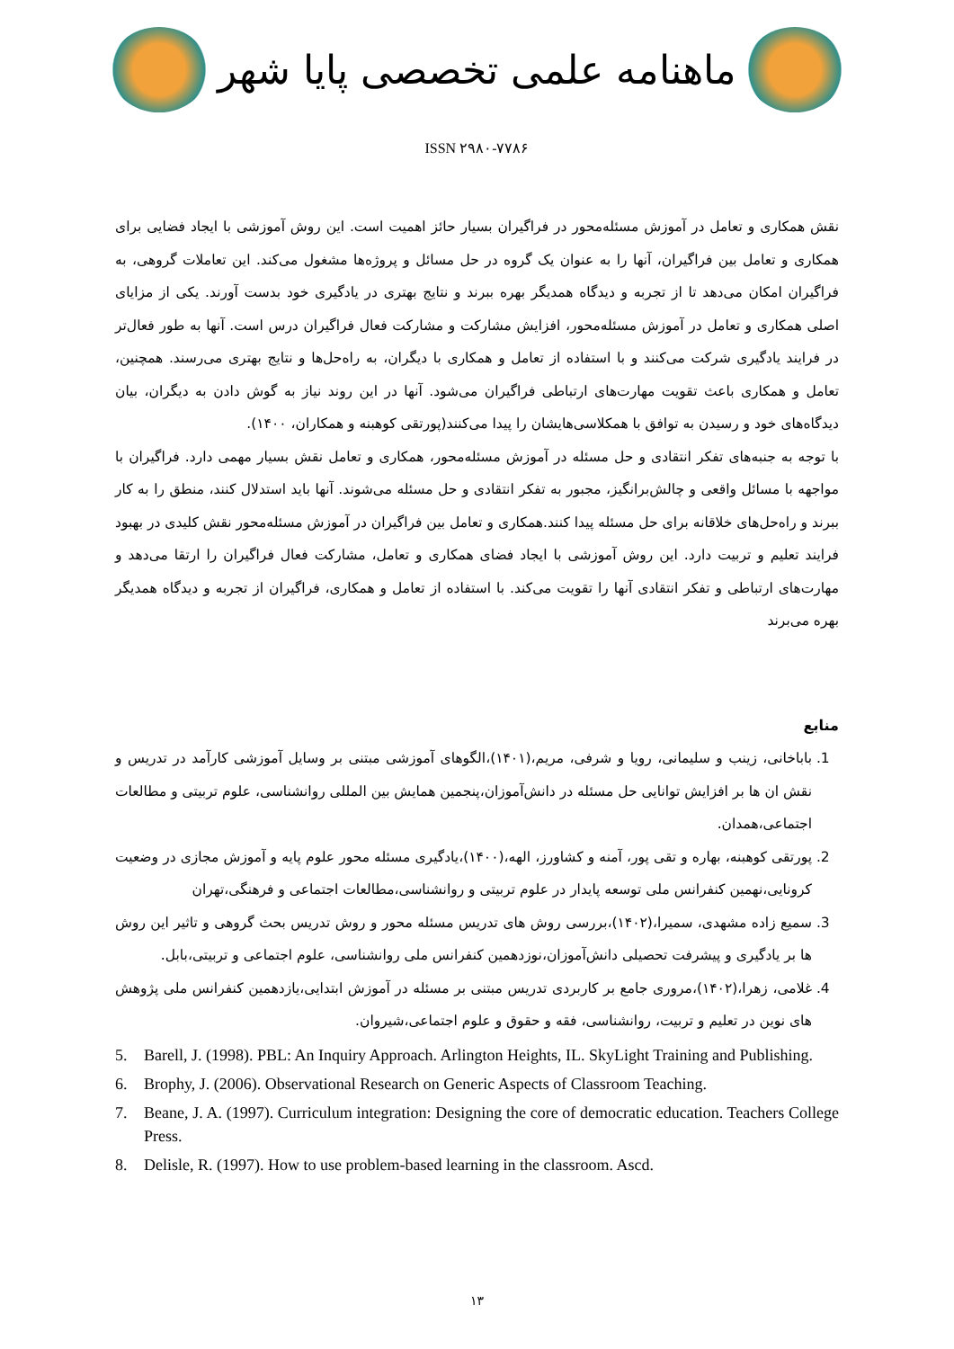ماهنامه علمی تخصصی پایا شهر
ISSN ۲۹۸۰-۷۷۸۶
نقش همکاری و تعامل در آموزش مسئله‌محور در فراگیران بسیار حائز اهمیت است. این روش آموزشی با ایجاد فضایی برای همکاری و تعامل بین فراگیران، آنها را به عنوان یک گروه در حل مسائل و پروژه‌ها مشغول می‌کند. این تعاملات گروهی، به فراگیران امکان می‌دهد تا از تجربه و دیدگاه همدیگر بهره ببرند و نتایج بهتری در یادگیری خود بدست آورند. یکی از مزایای اصلی همکاری و تعامل در آموزش مسئله‌محور، افزایش مشارکت و مشارکت فعال فراگیران درس است. آنها به طور فعال‌تر در فرایند یادگیری شرکت می‌کنند و با استفاده از تعامل و همکاری با دیگران، به راه‌حل‌ها و نتایج بهتری می‌رسند. همچنین، تعامل و همکاری باعث تقویت مهارت‌های ارتباطی فراگیران می‌شود. آنها در این روند نیاز به گوش دادن به دیگران، بیان دیدگاه‌های خود و رسیدن به توافق با همکلاسی‌هایشان را پیدا می‌کنند(پورتقی کوهبنه و همکاران، ۱۴۰۰).
با توجه به جنبه‌های تفکر انتقادی و حل مسئله در آموزش مسئله‌محور، همکاری و تعامل نقش بسیار مهمی دارد. فراگیران با مواجهه با مسائل واقعی و چالش‌برانگیز، مجبور به تفکر انتقادی و حل مسئله می‌شوند. آنها باید استدلال کنند، منطق را به کار ببرند و راه‌حل‌های خلاقانه برای حل مسئله پیدا کنند.همکاری و تعامل بین فراگیران در آموزش مسئله‌محور نقش کلیدی در بهبود فرایند تعلیم و تربیت دارد. این روش آموزشی با ایجاد فضای همکاری و تعامل، مشارکت فعال فراگیران را ارتقا می‌دهد و مهارت‌های ارتباطی و تفکر انتقادی آنها را تقویت می‌کند. با استفاده از تعامل و همکاری، فراگیران از تجربه و دیدگاه همدیگر بهره می‌برند
منابع
1. باباخانی، زینب و سلیمانی، رویا و شرفی، مریم،(۱۴۰۱)،الگوهای آموزشی مبتنی بر وسایل آموزشی کارآمد در تدریس و نقش ان ها بر افزایش توانایی حل مسئله در دانش‌آموزان،پنجمین همایش بین المللی روانشناسی، علوم تربیتی و مطالعات اجتماعی،همدان.
2. پورتقی کوهبنه، بهاره و تقی پور، آمنه و کشاورز، الهه،(۱۴۰۰)،یادگیری مسئله محور علوم پایه و آموزش مجازی در وضعیت کرونایی،نهمین کنفرانس ملی توسعه پایدار در علوم تربیتی و روانشناسی،مطالعات اجتماعی و فرهنگی،تهران
3. سمیع زاده مشهدی، سمیرا،(۱۴۰۲)،بررسی روش های تدریس مسئله محور و روش تدریس بحث گروهی و تاثیر این روش ها بر یادگیری و پیشرفت تحصیلی دانش‌آموزان،نوزدهمین کنفرانس ملی روانشناسی، علوم اجتماعی و تربیتی،بابل.
4. غلامی، زهرا،(۱۴۰۲)،مروری جامع بر کاربردی تدریس مبتنی بر مسئله در آموزش ابتدایی،یازدهمین کنفرانس ملی پژوهش های نوین در تعلیم و تربیت، روانشناسی، فقه و حقوق و علوم اجتماعی،شیروان.
5. Barell, J. (1998). PBL: An Inquiry Approach. Arlington Heights, IL. SkyLight Training and Publishing.
6. Brophy, J. (2006). Observational Research on Generic Aspects of Classroom Teaching.
7. Beane, J. A. (1997). Curriculum integration: Designing the core of democratic education. Teachers College Press.
8. Delisle, R. (1997). How to use problem-based learning in the classroom. Ascd.
۱۳